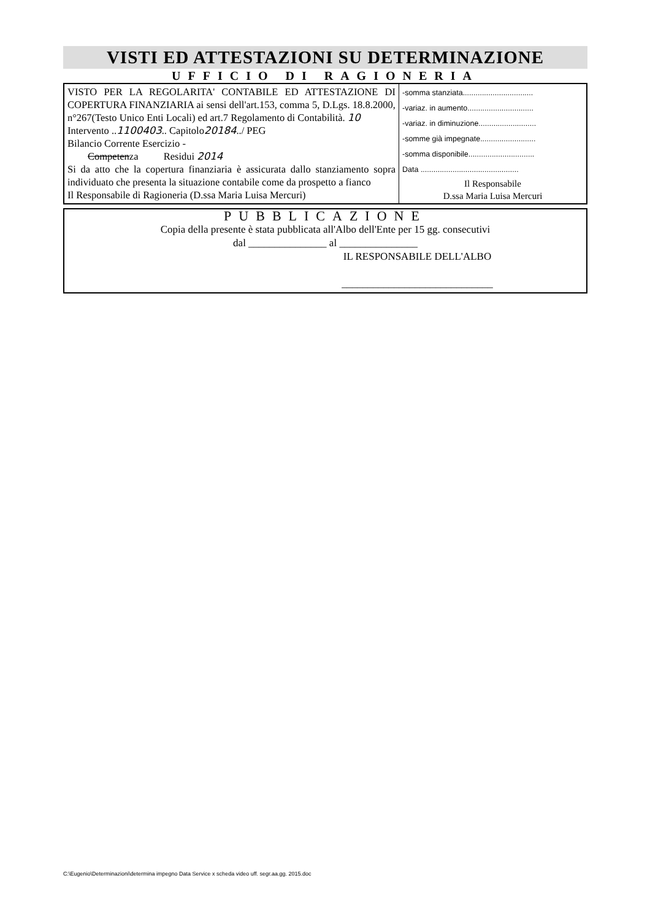VISTI ED ATTESTAZIONI SU DETERMINAZIONE
UFFICIO DI RAGIONERIA
| VISTO PER LA REGOLARITA' CONTABILE ED ATTESTAZIONE DI COPERTURA FINANZIARIA ai sensi dell'art.153, comma 5, D.Lgs. 18.8.2000, n°267(Testo Unico Enti Locali) ed art.7 Regolamento di Contabilità. 10 Intervento .. 1100403 .. Capitolo 20184 ../ PEG Bilancio Corrente Esercizio - Competen za Residui 2014 Si da atto che la copertura finanziaria è assicurata dallo stanziamento sopra individuato che presenta la situazione contabile come da prospetto a fianco Il Responsabile di Ragioneria (D.ssa Maria Luisa Mercuri) | -somma stanziata................................. -variaz. in aumento............................... -variaz. in diminuzione........................... -somme già impegnate.......................... -somma disponibile............................... Data .............................................. Il Responsabile D.ssa Maria Luisa Mercuri |
PUBBLICAZIONE
Copia della presente è stata pubblicata all'Albo dell'Ente per 15 gg. consecutivi
dal _______________ al _______________
IL RESPONSABILE DELL'ALBO
_____________________________
C:\Eugenio\Determinazioni\determina impegno Data Service x scheda video uff. segr.aa.gg. 2015.doc